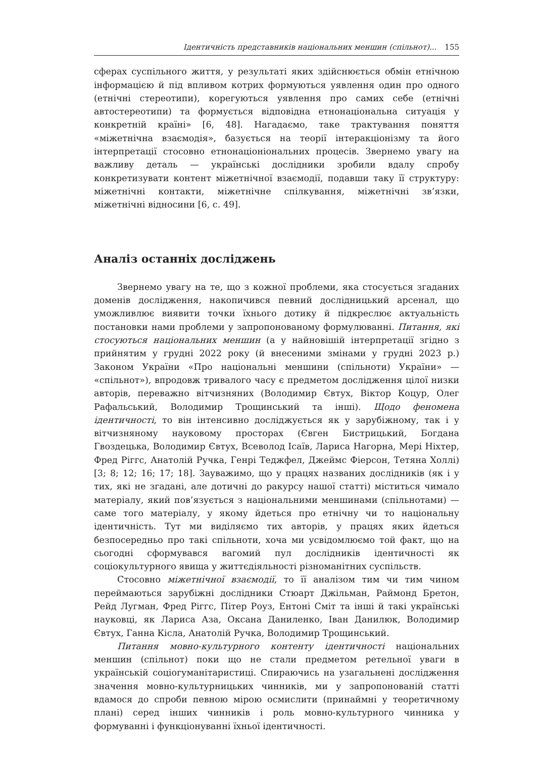Ідентичність представників національних меншин (спільнот)... 155
сферах суспільного життя, у результаті яких здійснюється обмін етнічною інформацією й під впливом котрих формуються уявлення один про одного (етнічні стереотипи), корегуються уявлення про самих себе (етнічні автостереотипи) та формується відповідна етнонаціональна ситуація у конкретній країні» [6, 48]. Нагадаємо, таке трактування поняття «міжетнічна взаємодія», базується на теорії інтеракціонізму та його інтерпретації стосовно етнонаціоніональних процесів. Звернемо увагу на важливу деталь — українські дослідники зробили вдалу спробу конкретизувати контент міжетнічної взаємодії, подавши таку її структуру: міжетнічні контакти, міжетнічне спілкування, міжетнічні зв’язки, міжетнічні відносини [6, с. 49].
Аналіз останніх досліджень
Звернемо увагу на те, що з кожної проблеми, яка стосується згаданих доменів дослідження, накопичився певний дослідницький арсенал, що уможливлює виявити точки їхнього дотику й підкреслює актуальність постановки нами проблеми у запропонованому формулюванні. Питання, які стосуються національних меншин (а у найновішій інтерпретації згідно з прийнятим у грудні 2022 року (й внесеними змінами у грудні 2023 р.) Законом України «Про національні меншини (спільноти) України» — «спільнот»), впродовж тривалого часу є предметом дослідження цілої низки авторів, переважно вітчизняних (Володимир Євтух, Віктор Коцур, Олег Рафальський, Володимир Трощинський та інші). Щодо феномена ідентичності, то він інтенсивно досліджується як у зарубіжному, так і у вітчизняному науковому просторах (Євген Бистрицький, Богдана Гвоздецька, Володимир Євтух, Всеволод Ісаїв, Лариса Нагорна, Мері Ніхтер, Фред Ріггс, Анатолій Ручка, Генрі Теджфел, Джеймс Фіерсон, Тетяна Холлі) [3; 8; 12; 16; 17; 18]. Зауважимо, що у працях названих дослідників (як і у тих, які не згадані, але дотичні до ракурсу нашої статті) міститься чимало матеріалу, який пов’язується з національними меншинами (спільнотами) — саме того матеріалу, у якому йдеться про етнічну чи то національну ідентичність. Тут ми виділяємо тих авторів, у працях яких йдеться безпосередньо про такі спільноти, хоча ми усвідомлюємо той факт, що на сьогодні сформувався вагомий пул дослідників ідентичності як соціокультурного явища у життєдіяльності різноманітних суспільств.
Стосовно міжетнічної взаємодії, то її аналізом тим чи тим чином переймаються зарубіжні дослідники Стюарт Джільман, Раймонд Бретон, Рейд Лугман, Фред Ріггс, Пітер Роуз, Ентоні Сміт та інші й такі українські науковці, як Лариса Аза, Оксана Даниленко, Іван Данилюк, Володимир Євтух, Ганна Кісла, Анатолій Ручка, Володимир Трощинський.
Питання мовно-культурного контенту ідентичності національних меншин (спільнот) поки що не стали предметом ретельної уваги в українській соціогуманітаристиці. Спираючись на узагальнені дослідження значення мовно-культурницьких чинників, ми у запропонованій статті вдамося до спроби певною мірою осмислити (принаймні у теоретичному плані) серед інших чинників і роль мовно-культурного чинника у формуванні і функціонуванні їхньої ідентичності.